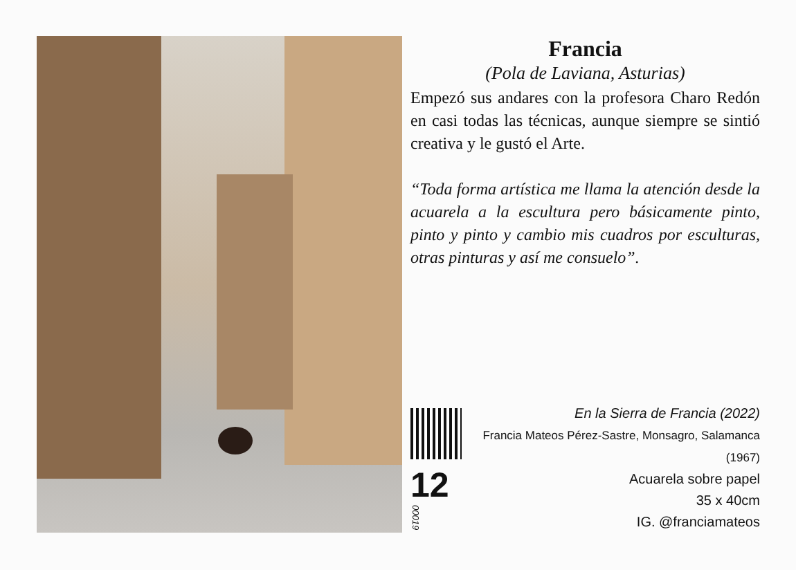Francia
(Pola de Laviana, Asturias)
Empezó sus andares con la profesora Charo Redón en casi todas las técnicas, aunque siempre se sintió creativa y le gustó el Arte.
“Toda forma artística me llama la atención desde la acuarela a la escultura pero básicamente pinto, pinto y pinto y cambio mis cuadros por esculturas, otras pinturas y así me consuelo”.
12 00019
En la Sierra de Francia (2022)
Francia Mateos Pérez-Sastre, Monsagro, Salamanca (1967)
Acuarela sobre papel
35 x 40cm
IG. @franciamateos